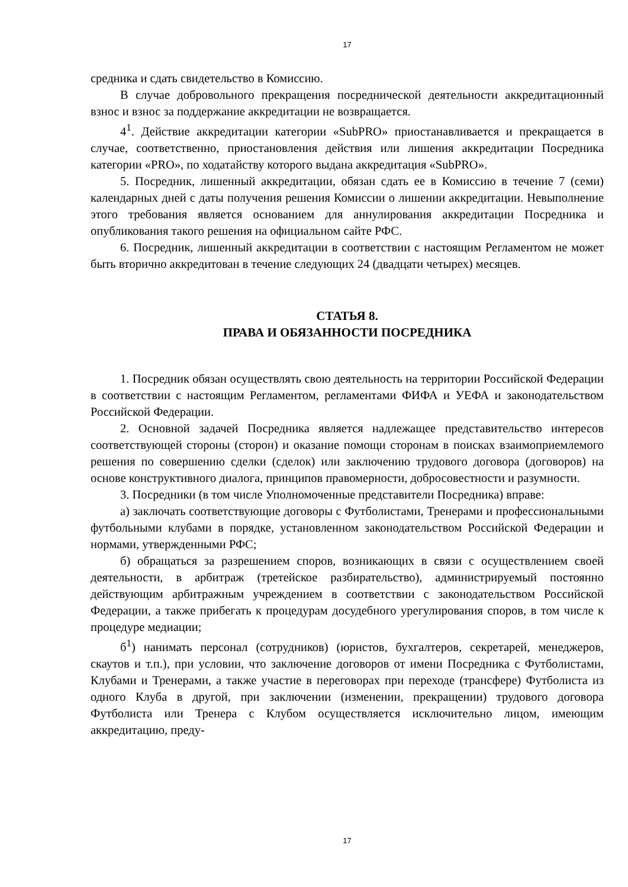17
средника и сдать свидетельство в Комиссию.
В случае добровольного прекращения посреднической деятельности аккредитационный взнос и взнос за поддержание аккредитации не возвращается.
4<sup>1</sup>. Действие аккредитации категории «SubPRO» приостанавливается и прекращается в случае, соответственно, приостановления действия или лишения аккредитации Посредника категории «PRO», по ходатайству которого выдана аккредитация «SubPRO».
5. Посредник, лишенный аккредитации, обязан сдать ее в Комиссию в течение 7 (семи) календарных дней с даты получения решения Комиссии о лишении аккредитации. Невыполнение этого требования является основанием для аннулирования аккредитации Посредника и опубликования такого решения на официальном сайте РФС.
6. Посредник, лишенный аккредитации в соответствии с настоящим Регламентом не может быть вторично аккредитован в течение следующих 24 (двадцати четырех) месяцев.
СТАТЬЯ 8.
ПРАВА И ОБЯЗАННОСТИ ПОСРЕДНИКА
1. Посредник обязан осуществлять свою деятельность на территории Российской Федерации в соответствии с настоящим Регламентом, регламентами ФИФА и УЕФА и законодательством Российской Федерации.
2. Основной задачей Посредника является надлежащее представительство интересов соответствующей стороны (сторон) и оказание помощи сторонам в поисках взаимоприемлемого решения по совершению сделки (сделок) или заключению трудового договора (договоров) на основе конструктивного диалога, принципов правомерности, добросовестности и разумности.
3. Посредники (в том числе Уполномоченные представители Посредника) вправе:
а) заключать соответствующие договоры с Футболистами, Тренерами и профессиональными футбольными клубами в порядке, установленном законодательством Российской Федерации и нормами, утвержденными РФС;
б) обращаться за разрешением споров, возникающих в связи с осуществлением своей деятельности, в арбитраж (третейское разбирательство), администрируемый постоянно действующим арбитражным учреждением в соответствии с законодательством Российской Федерации, а также прибегать к процедурам досудебного урегулирования споров, в том числе к процедуре медиации;
б<sup>1</sup>) нанимать персонал (сотрудников) (юристов, бухгалтеров, секретарей, менеджеров, скаутов и т.п.), при условии, что заключение договоров от имени Посредника с Футболистами, Клубами и Тренерами, а также участие в переговорах при переходе (трансфере) Футболиста из одного Клуба в другой, при заключении (изменении, прекращении) трудового договора Футболиста или Тренера с Клубом осуществляется исключительно лицом, имеющим аккредитацию, преду-
17